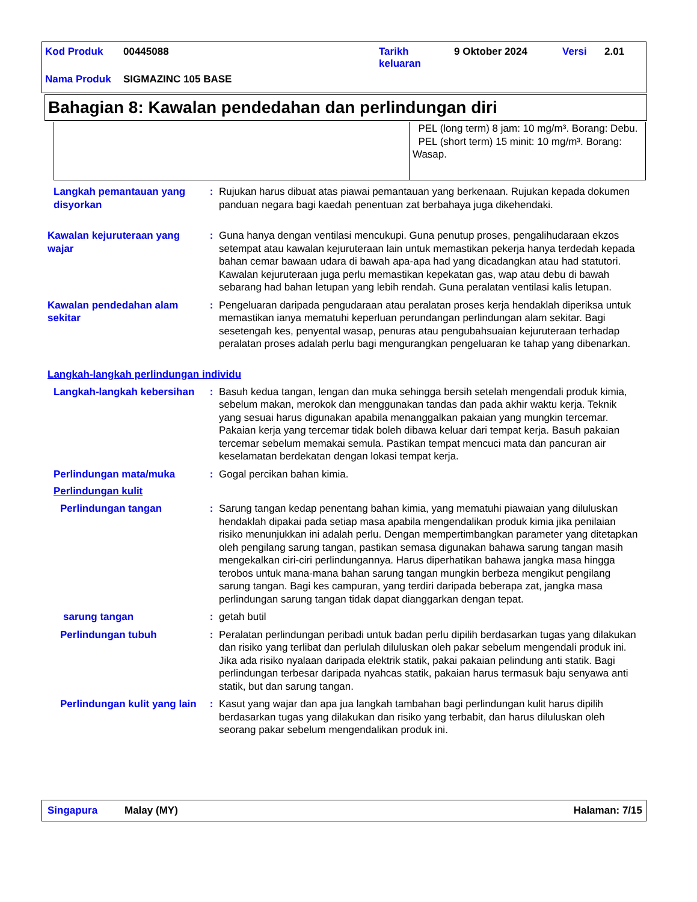| Kod Produk | 00445088 | Tarikh keluaran | 9 Oktober 2024 | Versi | 2.01 |
| Nama Produk | SIGMAZINC 105 BASE | | | | |
Bahagian 8: Kawalan pendedahan dan perlindungan diri
| | PEL (long term) 8 jam: 10 mg/m³. Borang: Debu. PEL (short term) 15 minit: 10 mg/m³. Borang: Wasap. |
Langkah pemantauan yang disyorkan
: Rujukan harus dibuat atas piawai pemantauan yang berkenaan. Rujukan kepada dokumen panduan negara bagi kaedah penentuan zat berbahaya juga dikehendaki.
Kawalan kejuruteraan yang wajar
: Guna hanya dengan ventilasi mencukupi. Guna penutup proses, pengalihudaraan ekzos setempat atau kawalan kejuruteraan lain untuk memastikan pekerja hanya terdedah kepada bahan cemar bawaan udara di bawah apa-apa had yang dicadangkan atau had statutori. Kawalan kejuruteraan juga perlu memastikan kepekatan gas, wap atau debu di bawah sebarang had bahan letupan yang lebih rendah. Guna peralatan ventilasi kalis letupan.
Kawalan pendedahan alam sekitar
: Pengeluaran daripada pengudaraan atau peralatan proses kerja hendaklah diperiksa untuk memastikan ianya mematuhi keperluan perundangan perlindungan alam sekitar. Bagi sesetengah kes, penyental wasap, penuras atau pengubahsuaian kejuruteraan terhadap peralatan proses adalah perlu bagi mengurangkan pengeluaran ke tahap yang dibenarkan.
Langkah-langkah perlindungan individu
Langkah-langkah kebersihan
: Basuh kedua tangan, lengan dan muka sehingga bersih setelah mengendali produk kimia, sebelum makan, merokok dan menggunakan tandas dan pada akhir waktu kerja. Teknik yang sesuai harus digunakan apabila menanggalkan pakaian yang mungkin tercemar. Pakaian kerja yang tercemar tidak boleh dibawa keluar dari tempat kerja. Basuh pakaian tercemar sebelum memakai semula. Pastikan tempat mencuci mata dan pancuran air keselamatan berdekatan dengan lokasi tempat kerja.
Perlindungan mata/muka : Gogal percikan bahan kimia.
Perlindungan kulit
Perlindungan tangan : Sarung tangan kedap penentang bahan kimia, yang mematuhi piawaian yang diluluskan hendaklah dipakai pada setiap masa apabila mengendalikan produk kimia jika penilaian risiko menunjukkan ini adalah perlu. Dengan mempertimbangkan parameter yang ditetapkan oleh pengilang sarung tangan, pastikan semasa digunakan bahawa sarung tangan masih mengekalkan ciri-ciri perlindungannya. Harus diperhatikan bahawa jangka masa hingga terobos untuk mana-mana bahan sarung tangan mungkin berbeza mengikut pengilang sarung tangan. Bagi kes campuran, yang terdiri daripada beberapa zat, jangka masa perlindungan sarung tangan tidak dapat dianggarkan dengan tepat.
sarung tangan : getah butil
Perlindungan tubuh : Peralatan perlindungan peribadi untuk badan perlu dipilih berdasarkan tugas yang dilakukan dan risiko yang terlibat dan perlulah diluluskan oleh pakar sebelum mengendali produk ini. Jika ada risiko nyalaan daripada elektrik statik, pakai pakaian pelindung anti statik. Bagi perlindungan terbesar daripada nyahcas statik, pakaian harus termasuk baju senyawa anti statik, but dan sarung tangan.
Perlindungan kulit yang lain
: Kasut yang wajar dan apa jua langkah tambahan bagi perlindungan kulit harus dipilih berdasarkan tugas yang dilakukan dan risiko yang terbabit, dan harus diluluskan oleh seorang pakar sebelum mengendalikan produk ini.
Singapura Malay (MY) Halaman: 7/15